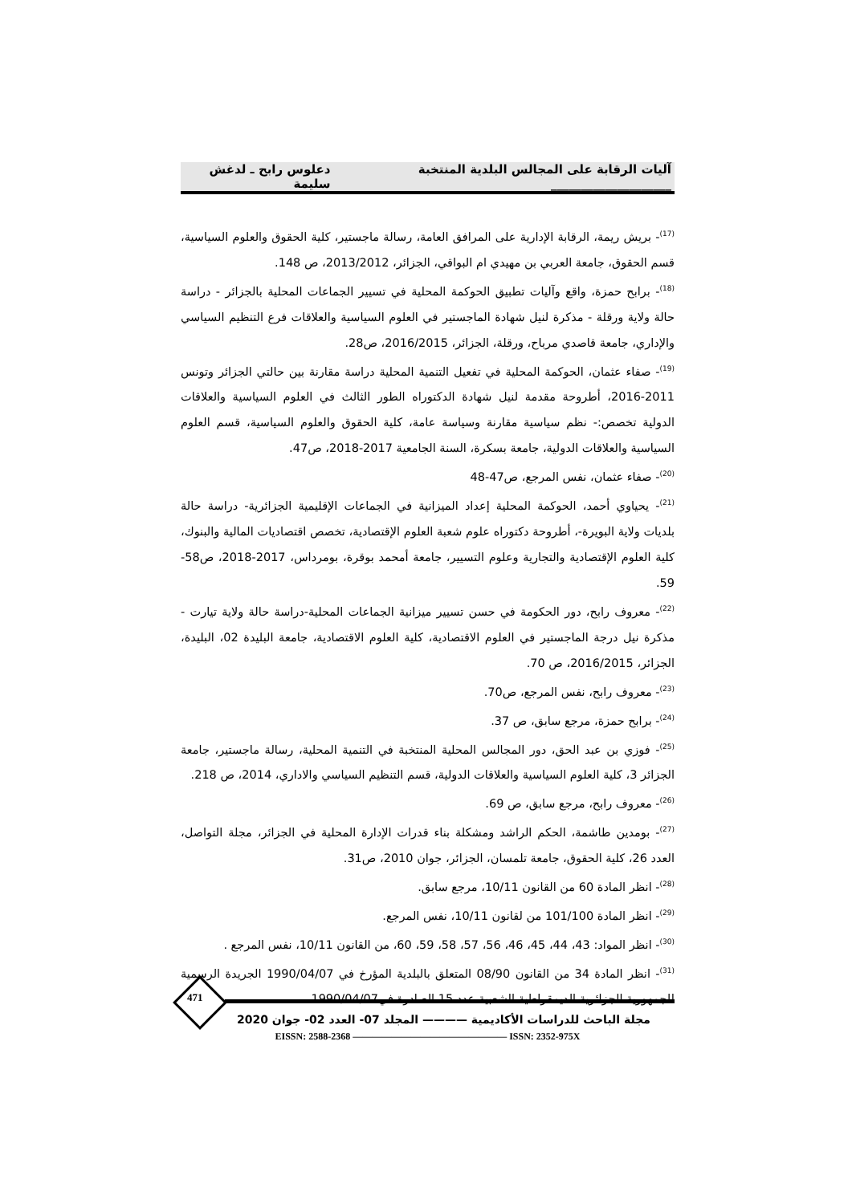آليات الرقابة على المجالس البلدية المنتخبة ____________________ دعلوس رابح ـ لدغش سليمة
<sup>(17)</sup>- بريش ريمة، الرقابة الإدارية على المرافق العامة، رسالة ماجستير، كلية الحقوق والعلوم السياسية، قسم الحقوق، جامعة العربي بن مهيدي ام البواقي، الجزائر، 2013/2012، ص 148.
<sup>(18)</sup>- برابح حمزة، واقع وآليات تطبيق الحوكمة المحلية في تسيير الجماعات المحلية بالجزائر - دراسة حالة ولاية ورقلة - مذكرة لنيل شهادة الماجستير في العلوم السياسية والعلاقات فرع التنظيم السياسي والإداري، جامعة قاصدي مرباح، ورقلة، الجزائر، 2016/2015، ص28.
<sup>(19)</sup>- صفاء عثمان، الحوكمة المحلية في تفعيل التنمية المحلية دراسة مقارنة بين حالتي الجزائر وتونس 2011-2016، أطروحة مقدمة لنيل شهادة الدكتوراه الطور الثالث في العلوم السياسية والعلاقات الدولية تخصص:- نظم سياسية مقارنة وسياسة عامة، كلية الحقوق والعلوم السياسية، قسم العلوم السياسية والعلاقات الدولية، جامعة بسكرة، السنة الجامعية 2017-2018، ص47.
<sup>(20)</sup>- صفاء عثمان، نفس المرجع، ص47-48
<sup>(21)</sup>- يحياوي أحمد، الحوكمة المحلية إعداد الميزانية في الجماعات الإقليمية الجزائرية- دراسة حالة بلديات ولاية البويرة-، أطروحة دكتوراه علوم شعبة العلوم الإقتصادية، تخصص اقتصاديات المالية والبنوك، كلية العلوم الإقتصادية والتجارية وعلوم التسيير، جامعة أمحمد بوقرة، بومرداس، 2017-2018، ص58-59.
<sup>(22)</sup>- معروف رابح، دور الحكومة في حسن تسيير ميزانية الجماعات المحلية-دراسة حالة ولاية تيارت - مذكرة نيل درجة الماجستير في العلوم الاقتصادية، كلية العلوم الاقتصادية، جامعة البليدة 02، البليدة، الجزائر، 2016/2015، ص 70.
<sup>(23)</sup>- معروف رابح، نفس المرجع، ص70.
<sup>(24)</sup>- برابح حمزة، مرجع سابق، ص 37.
<sup>(25)</sup>- فوزي بن عبد الحق، دور المجالس المحلية المنتخبة في التنمية المحلية، رسالة ماجستير، جامعة الجزائر 3، كلية العلوم السياسية والعلاقات الدولية، قسم التنظيم السياسي والاداري، 2014، ص 218.
<sup>(26)</sup>- معروف رابح، مرجع سابق، ص 69.
<sup>(27)</sup>- بومدين طاشمة، الحكم الراشد ومشكلة بناء قدرات الإدارة المحلية في الجزائر، مجلة التواصل، العدد 26، كلية الحقوق، جامعة تلمسان، الجزائر، جوان 2010، ص31.
<sup>(28)</sup>- انظر المادة 60 من القانون 10/11، مرجع سابق.
<sup>(29)</sup>- انظر المادة 101/100 من لقانون 10/11، نفس المرجع.
<sup>(30)</sup>- انظر المواد: 43، 44، 45، 46، 56، 57، 58، 59، 60، من القانون 10/11، نفس المرجع .
<sup>(31)</sup>- انظر المادة 34 من القانون 08/90 المتعلق بالبلدية المؤرخ في 1990/04/07 الجريدة الرسمية للجمهورية الجزائرية الديمقراطية الشعبية عدد 15 الصادرة في1990/04/07.
471
مجلة الباحث للدراسات الأكاديمية ———— المجلد 07- العدد 02- جوان 2020
EISSN: 2588-2368 ———————————————— ISSN: 2352-975X